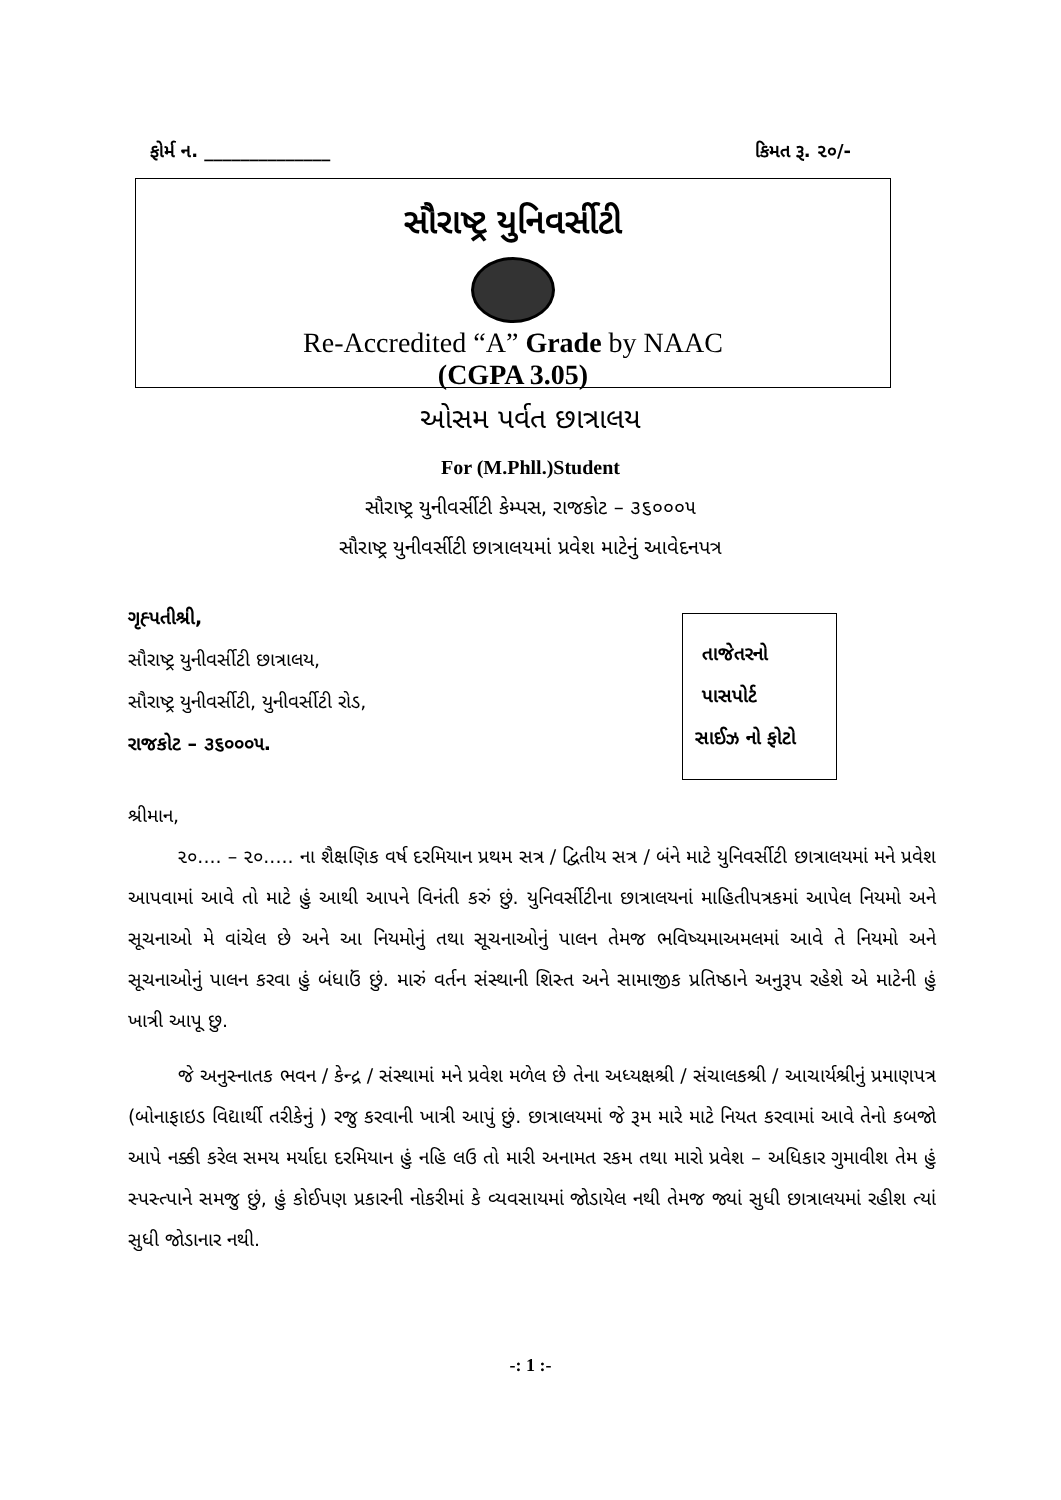ફોર્મ ન. ______________ કિમત રૂ. ૨૦/-
સૌરાષ્ટ્ર યુનિવર્સીટી
Re-Accredited “A” Grade by NAAC
(CGPA 3.05)
ઓસમ પર્વત છાત્રાલય
For (M.Phll.)Student
સૌરાષ્ટ્ર યુનીવર્સીટી કેમ્પસ, રાજકોટ – ૩૬૦૦૦૫
સૌરાષ્ટ્ર યુનીવર્સીટી છાત્રાલયમાં પ્રવેશ માટેનું આવેદનપત્ર
ગૃહ્પતીશ્રી,
સૌરાષ્ટ્ર યુનીવર્સીટી છાત્રાલય,
સૌરાષ્ટ્ર યુનીવર્સીટી, યુનીવર્સીટી રોડ,
રાજકોટ – ૩૬૦૦૦૫.
તાજેતરનો
પાસપોર્ટ
સાઈઝ નો ફોટો
શ્રીમાન,
૨૦.... – ૨૦..... ના શૈક્ષણિક વર્ષ દરમિયાન પ્રથમ સત્ર / દ્વિતીય સત્ર / બંને માટે યુનિવર્સીટી છાત્રાલયમાં મને પ્રવેશ આપવામાં આવે તો માટે હું આથી આપને વિનંતી કરું છું. યુનિવર્સીટીના છાત્રાલયનાં માહિતીપત્રકમાં આપેલ નિયમો અને સૂચનાઓ મે વાંચેલ છે અને આ નિયમોનું તથા સૂચનાઓનું પાલન તેમજ ભવિષ્યમાઅમલમાં આવે તે નિયમો અને સૂચનાઓનું પાલન કરવા હું બંધાઉં છું. મારું વર્તન સંસ્થાની શિસ્ત અને સામાજીક પ્રતિષ્ઠાને અનુરૂપ રહેશે એ માટેની હું ખાત્રી આપૂ છુ.
જે અનુસ્નાતક ભવન / કેન્દ્ર / સંસ્થામાં મને પ્રવેશ મળેલ છે તેના અધ્યક્ષશ્રી / સંચાલકશ્રી / આચાર્યશ્રીનું પ્રમાણપત્ર (બોનાફાઇડ વિદ્યાર્થી તરીકેનું ) રજુ કરવાની ખાત્રી આપું છું. છાત્રાલયમાં જે રૂમ મારે માટે નિયત કરવામાં આવે તેનો કબજો આપે નક્કી કરેલ સમય મર્યાદા દરમિયાન હું નહિ લઉ તો મારી અનામત રકમ તથા મારો પ્રવેશ – અધિકાર ગુમાવીશ તેમ હું સ્પસ્ત્પાને સમજુ છું, હું કોઈપણ પ્રકારની નોકરીમાં કે વ્યવસાયમાં જોડાયેલ નથી તેમજ જ્યાં સુધી છાત્રાલયમાં રહીશ ત્યાં સુધી જોડાનાર નથી.
-: 1 :-